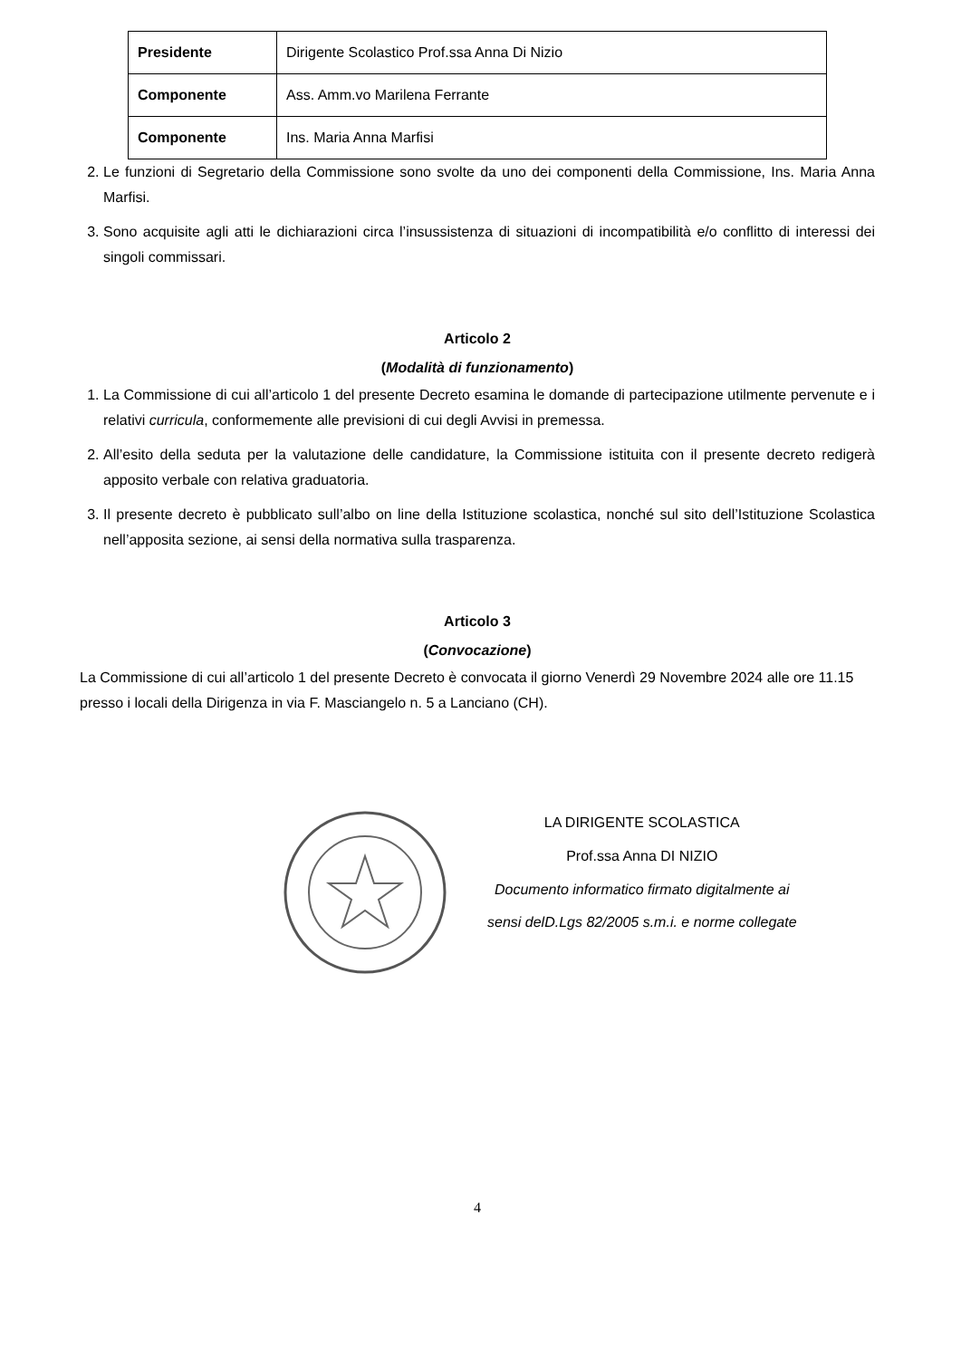| Presidente | Dirigente Scolastico Prof.ssa Anna Di Nizio |
| Componente | Ass. Amm.vo Marilena Ferrante |
| Componente | Ins. Maria Anna Marfisi |
2. Le funzioni di Segretario della Commissione sono svolte da uno dei componenti della Commissione, Ins. Maria Anna Marfisi.
3. Sono acquisite agli atti le dichiarazioni circa l’insussistenza di situazioni di incompatibilità e/o conflitto di interessi dei singoli commissari.
Articolo 2
(Modalità di funzionamento)
1. La Commissione di cui all’articolo 1 del presente Decreto esamina le domande di partecipazione utilmente pervenute e i relativi curricula, conformemente alle previsioni di cui degli Avvisi in premessa.
2. All’esito della seduta per la valutazione delle candidature, la Commissione istituita con il presente decreto redigerà apposito verbale con relativa graduatoria.
3. Il presente decreto è pubblicato sull’albo on line della Istituzione scolastica, nonché sul sito dell’Istituzione Scolastica nell’apposita sezione, ai sensi della normativa sulla trasparenza.
Articolo 3
(Convocazione)
La Commissione di cui all’articolo 1 del presente Decreto è convocata il giorno Venerdì 29 Novembre 2024 alle ore 11.15 presso i locali della Dirigenza in via F. Masciangelo n. 5 a Lanciano (CH).
LA DIRIGENTE SCOLASTICA
Prof.ssa Anna DI NIZIO
Documento informatico firmato digitalmente ai
sensi delD.Lgs 82/2005 s.m.i. e norme collegate
4